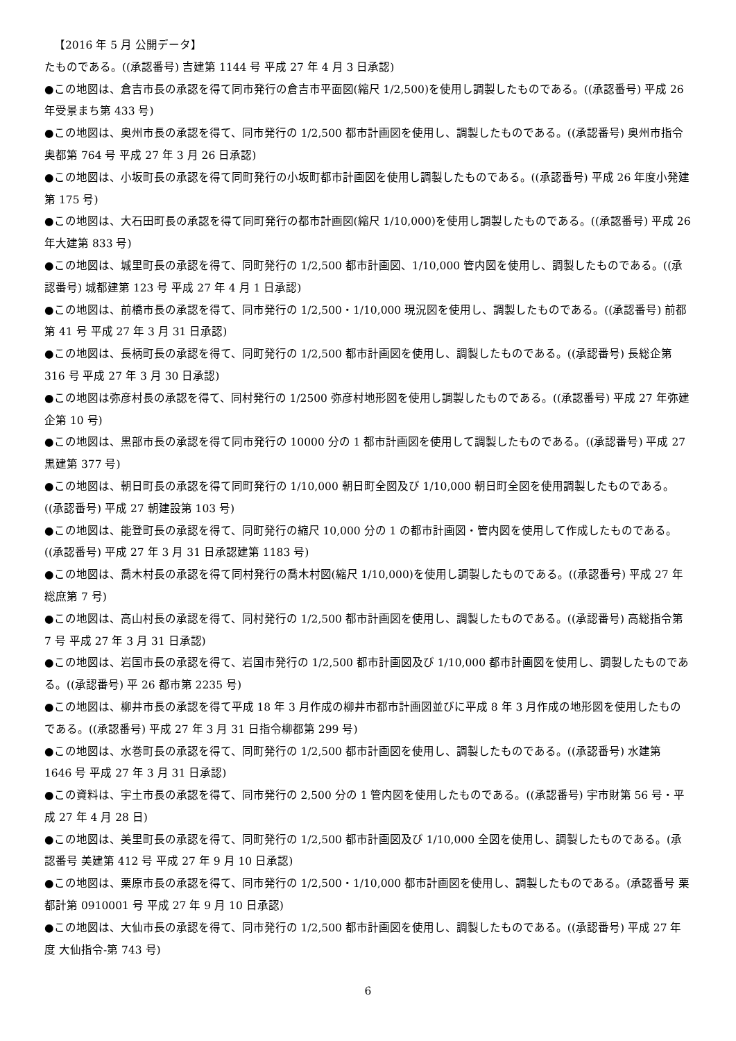【2016 年 5 月 公開データ】
たものである。((承認番号) 吉建第 1144 号 平成 27 年 4 月 3 日承認)
●この地図は、倉吉市長の承認を得て同市発行の倉吉市平面図(縮尺 1/2,500)を使用し調製したものである。((承認番号) 平成 26 年受景まち第 433 号)
●この地図は、奥州市長の承認を得て、同市発行の 1/2,500 都市計画図を使用し、調製したものである。((承認番号) 奥州市指令奥都第 764 号 平成 27 年 3 月 26 日承認)
●この地図は、小坂町長の承認を得て同町発行の小坂町都市計画図を使用し調製したものである。((承認番号) 平成 26 年度小発建第 175 号)
●この地図は、大石田町長の承認を得て同町発行の都市計画図(縮尺 1/10,000)を使用し調製したものである。((承認番号) 平成 26 年大建第 833 号)
●この地図は、城里町長の承認を得て、同町発行の 1/2,500 都市計画図、1/10,000 管内図を使用し、調製したものである。((承認番号) 城都建第 123 号 平成 27 年 4 月 1 日承認)
●この地図は、前橋市長の承認を得て、同市発行の 1/2,500・1/10,000 現況図を使用し、調製したものである。((承認番号) 前都第 41 号 平成 27 年 3 月 31 日承認)
●この地図は、長柄町長の承認を得て、同町発行の 1/2,500 都市計画図を使用し、調製したものである。((承認番号) 長総企第 316 号 平成 27 年 3 月 30 日承認)
●この地図は弥彦村長の承認を得て、同村発行の 1/2500 弥彦村地形図を使用し調製したものである。((承認番号) 平成 27 年弥建企第 10 号)
●この地図は、黒部市長の承認を得て同市発行の 10000 分の 1 都市計画図を使用して調製したものである。((承認番号) 平成 27 黒建第 377 号)
●この地図は、朝日町長の承認を得て同町発行の 1/10,000 朝日町全図及び 1/10,000 朝日町全図を使用調製したものである。((承認番号) 平成 27 朝建設第 103 号)
●この地図は、能登町長の承認を得て、同町発行の縮尺 10,000 分の 1 の都市計画図・管内図を使用して作成したものである。((承認番号) 平成 27 年 3 月 31 日承認建第 1183 号)
●この地図は、喬木村長の承認を得て同村発行の喬木村図(縮尺 1/10,000)を使用し調製したものである。((承認番号) 平成 27 年総庶第 7 号)
●この地図は、高山村長の承認を得て、同村発行の 1/2,500 都市計画図を使用し、調製したものである。((承認番号) 高総指令第 7 号 平成 27 年 3 月 31 日承認)
●この地図は、岩国市長の承認を得て、岩国市発行の 1/2,500 都市計画図及び 1/10,000 都市計画図を使用し、調製したものである。((承認番号) 平 26 都市第 2235 号)
●この地図は、柳井市長の承認を得て平成 18 年 3 月作成の柳井市都市計画図並びに平成 8 年 3 月作成の地形図を使用したものである。((承認番号) 平成 27 年 3 月 31 日指令柳都第 299 号)
●この地図は、水巻町長の承認を得て、同町発行の 1/2,500 都市計画図を使用し、調製したものである。((承認番号) 水建第 1646 号 平成 27 年 3 月 31 日承認)
●この資料は、宇土市長の承認を得て、同市発行の 2,500 分の 1 管内図を使用したものである。((承認番号) 宇市財第 56 号・平成 27 年 4 月 28 日)
●この地図は、美里町長の承認を得て、同町発行の 1/2,500 都市計画図及び 1/10,000 全図を使用し、調製したものである。(承認番号 美建第 412 号 平成 27 年 9 月 10 日承認)
●この地図は、栗原市長の承認を得て、同市発行の 1/2,500・1/10,000 都市計画図を使用し、調製したものである。(承認番号 栗都計第 0910001 号 平成 27 年 9 月 10 日承認)
●この地図は、大仙市長の承認を得て、同市発行の 1/2,500 都市計画図を使用し、調製したものである。((承認番号) 平成 27 年度 大仙指令-第 743 号)
6